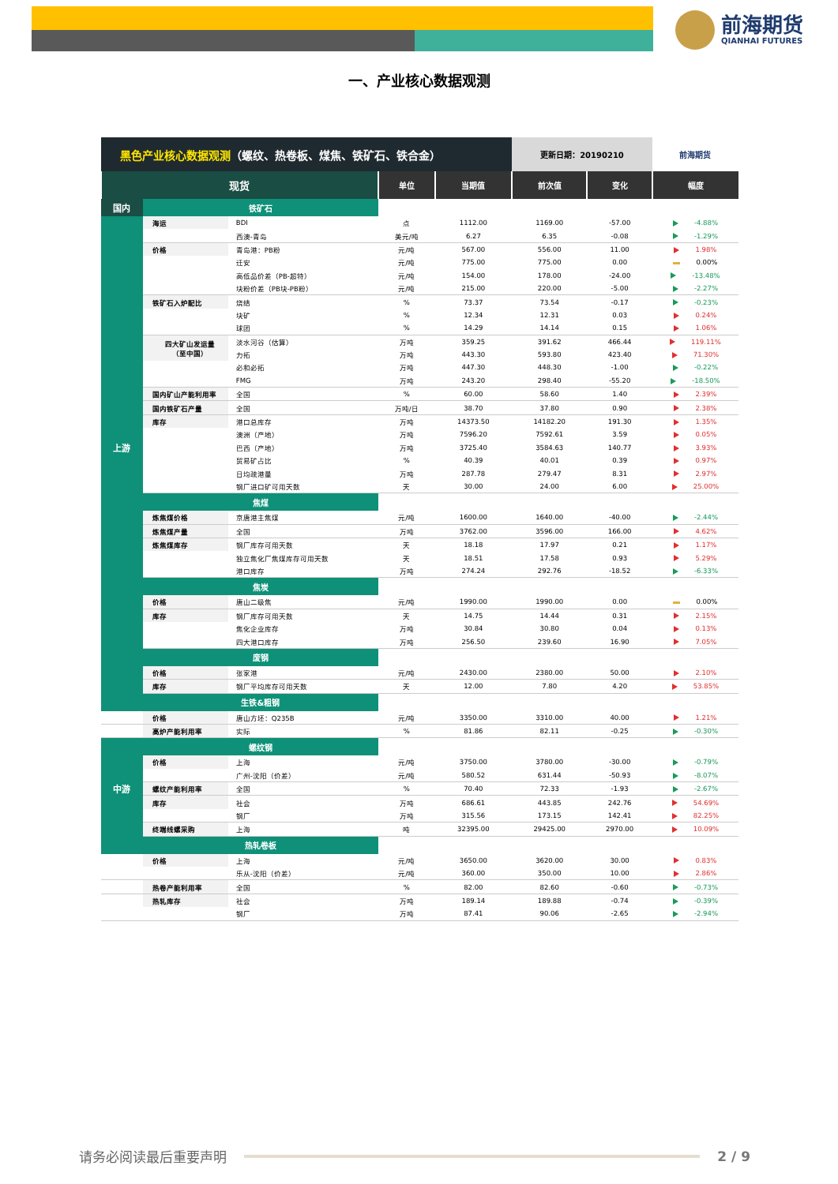前海期货
QIANHAI FUTURES
一、产业核心数据观测
| 黑色产业核心数据观测 （螺纹、热卷板、煤焦、铁矿石、铁合金） | | | | | 更新日期：20190210 | | 前海期货 |
| 现货 | | | 单位 | 当期值 | 前次值 | 变化 | 幅度 |
| 国内 | 铁矿石 | | | | | | |
| | 海运 | BDI | 点 | 1112.00 | 1169.00 | -57.00 | -4.88% |
| | | 西澳-青岛 | 美元/吨 | 6.27 | 6.35 | -0.08 | -1.29% |
| | 价格 | 青岛港：PB粉 | 元/吨 | 567.00 | 556.00 | 11.00 | 1.98% |
| | | 迁安 | 元/吨 | 775.00 | 775.00 | 0.00 | 0.00% |
| | | 高低品价差（PB-超特） | 元/吨 | 154.00 | 178.00 | -24.00 | -13.48% |
| | | 块粉价差（PB块-PB粉） | 元/吨 | 215.00 | 220.00 | -5.00 | -2.27% |
| | 铁矿石入炉配比 | 烧结 | % | 73.37 | 73.54 | -0.17 | -0.23% |
| | | 块矿 | % | 12.34 | 12.31 | 0.03 | 0.24% |
| | | 球团 | % | 14.29 | 14.14 | 0.15 | 1.06% |
| | 四大矿山发运量 （至中国） | 淡水河谷（估算） | 万吨 | 359.25 | 391.62 | 466.44 | 119.11% |
| | | 力拓 | 万吨 | 443.30 | 593.80 | 423.40 | 71.30% |
| | | 必和必拓 | 万吨 | 447.30 | 448.30 | -1.00 | -0.22% |
| | | FMG | 万吨 | 243.20 | 298.40 | -55.20 | -18.50% |
| | 国内矿山产能利用率 | 全国 | % | 60.00 | 58.60 | 1.40 | 2.39% |
| | 国内铁矿石产量 | 全国 | 万吨/日 | 38.70 | 37.80 | 0.90 | 2.38% |
| | 库存 | 港口总库存 | 万吨 | 14373.50 | 14182.20 | 191.30 | 1.35% |
| | | 澳洲（产地） | 万吨 | 7596.20 | 7592.61 | 3.59 | 0.05% |
| 上游 | | 巴西（产地） | 万吨 | 3725.40 | 3584.63 | 140.77 | 3.93% |
| | | 贸易矿占比 | % | 40.39 | 40.01 | 0.39 | 0.97% |
| | | 日均疏港量 | 万吨 | 287.78 | 279.47 | 8.31 | 2.97% |
| | | 钢厂进口矿可用天数 | 天 | 30.00 | 24.00 | 6.00 | 25.00% |
| | 焦煤 | | | | | | |
| | 炼焦煤价格 | 京唐港主焦煤 | 元/吨 | 1600.00 | 1640.00 | -40.00 | -2.44% |
| | 炼焦煤产量 | 全国 | 万吨 | 3762.00 | 3596.00 | 166.00 | 4.62% |
| | 炼焦煤库存 | 钢厂库存可用天数 | 天 | 18.18 | 17.97 | 0.21 | 1.17% |
| | | 独立焦化厂焦煤库存可用天数 | 天 | 18.51 | 17.58 | 0.93 | 5.29% |
| | | 港口库存 | 万吨 | 274.24 | 292.76 | -18.52 | -6.33% |
| | 焦炭 | | | | | | |
| | 价格 | 唐山二级焦 | 元/吨 | 1990.00 | 1990.00 | 0.00 | 0.00% |
| | 库存 | 钢厂库存可用天数 | 天 | 14.75 | 14.44 | 0.31 | 2.15% |
| | | 焦化企业库存 | 万吨 | 30.84 | 30.80 | 0.04 | 0.13% |
| | | 四大港口库存 | 万吨 | 256.50 | 239.60 | 16.90 | 7.05% |
| | 废钢 | | | | | | |
| | 价格 | 张家港 | 元/吨 | 2430.00 | 2380.00 | 50.00 | 2.10% |
| | 库存 | 钢厂平均库存可用天数 | 天 | 12.00 | 7.80 | 4.20 | 53.85% |
| | 生铁&粗钢 | | | | | | |
| | 价格 | 唐山方坯：Q235B | 元/吨 | 3350.00 | 3310.00 | 40.00 | 1.21% |
| | 高炉产能利用率 | 实际 | % | 81.86 | 82.11 | -0.25 | -0.30% |
| | 螺纹钢 | | | | | | |
| | 价格 | 上海 | 元/吨 | 3750.00 | 3780.00 | -30.00 | -0.79% |
| | | 广州-沈阳（价差） | 元/吨 | 580.52 | 631.44 | -50.93 | -8.07% |
| 中游 | 螺纹产能利用率 | 全国 | % | 70.40 | 72.33 | -1.93 | -2.67% |
| | 库存 | 社会 | 万吨 | 686.61 | 443.85 | 242.76 | 54.69% |
| | | 钢厂 | 万吨 | 315.56 | 173.15 | 142.41 | 82.25% |
| | 终端线螺采购 | 上海 | 吨 | 32395.00 | 29425.00 | 2970.00 | 10.09% |
| | 热轧卷板 | | | | | | |
| | 价格 | 上海 | 元/吨 | 3650.00 | 3620.00 | 30.00 | 0.83% |
| | | 乐从-沈阳（价差） | 元/吨 | 360.00 | 350.00 | 10.00 | 2.86% |
| | 热卷产能利用率 | 全国 | % | 82.00 | 82.60 | -0.60 | -0.73% |
| | 热轧库存 | 社会 | 万吨 | 189.14 | 189.88 | -0.74 | -0.39% |
| | | 钢厂 | 万吨 | 87.41 | 90.06 | -2.65 | -2.94% |
请务必阅读最后重要声明 2 / 9